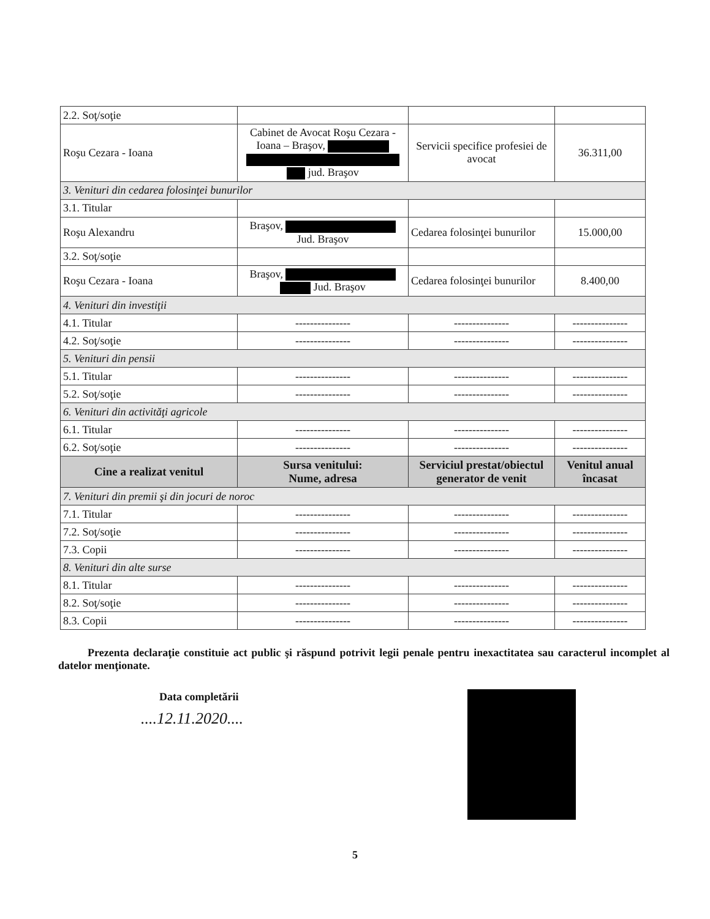| 2.2. Soţ/soţie | | | |
| Roşu Cezara - Ioana | Cabinet de Avocat Roşu Cezara - Ioana – Braşov, jud. Braşov | Servicii specifice profesiei de avocat | 36.311,00 |
| 3. Venituri din cedarea folosinţei bunurilor | | | |
| 3.1. Titular | | | |
| Roşu Alexandru | Braşov, Jud. Braşov | Cedarea folosinţei bunurilor | 15.000,00 |
| 3.2. Soţ/soţie | | | |
| Roşu Cezara - Ioana | Braşov, Jud. Braşov | Cedarea folosinţei bunurilor | 8.400,00 |
| 4. Venituri din investiţii | | | |
| 4.1. Titular | --------------- | --------------- | --------------- |
| 4.2. Soţ/soţie | --------------- | --------------- | --------------- |
| 5. Venituri din pensii | | | |
| 5.1. Titular | --------------- | --------------- | --------------- |
| 5.2. Soţ/soţie | --------------- | --------------- | --------------- |
| 6. Venituri din activităţi agricole | | | |
| 6.1. Titular | --------------- | --------------- | --------------- |
| 6.2. Soţ/soţie | --------------- | --------------- | --------------- |
| Cine a realizat venitul | Sursa venitului: Nume, adresa | Serviciul prestat/obiectul generator de venit | Venitul anual încasat |
| 7. Venituri din premii şi din jocuri de noroc | | | |
| 7.1. Titular | --------------- | --------------- | --------------- |
| 7.2. Soţ/soţie | --------------- | --------------- | --------------- |
| 7.3. Copii | --------------- | --------------- | --------------- |
| 8. Venituri din alte surse | | | |
| 8.1. Titular | --------------- | --------------- | --------------- |
| 8.2. Soţ/soţie | --------------- | --------------- | --------------- |
| 8.3. Copii | --------------- | --------------- | --------------- |
Prezenta declaraţie constituie act public şi răspund potrivit legii penale pentru inexactitatea sau caracterul incomplet al datelor menţionate.
Data completării
....12.11.2020....
5